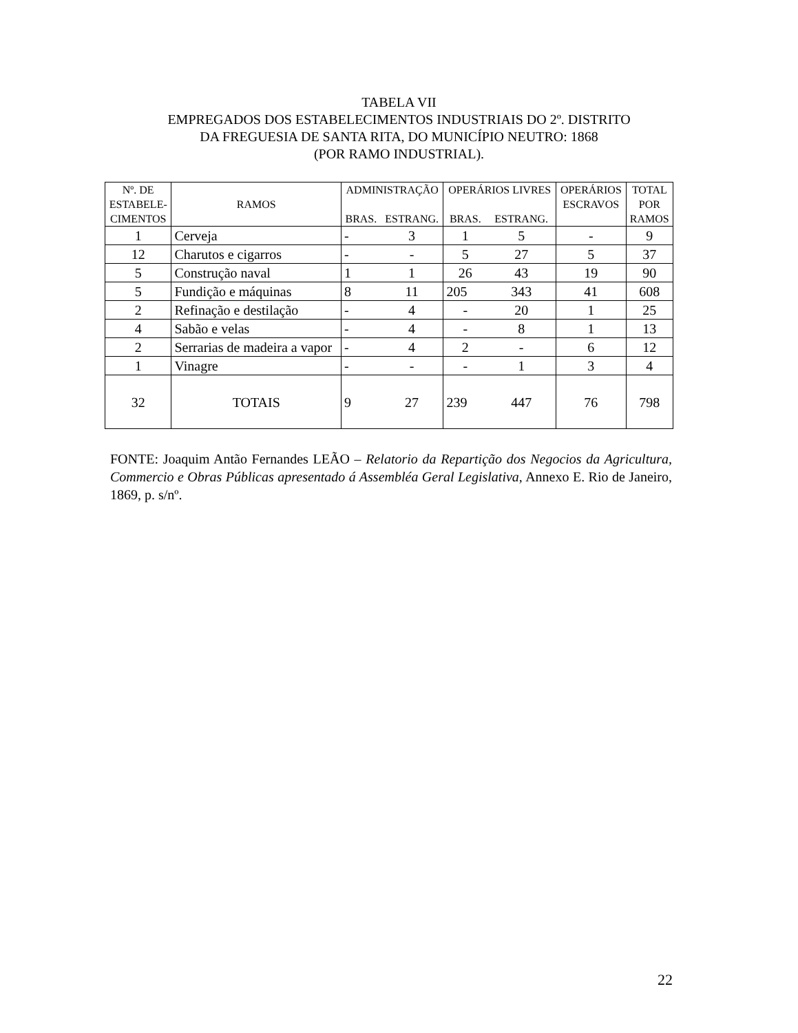TABELA VII
EMPREGADOS DOS ESTABELECIMENTOS INDUSTRIAIS DO 2º. DISTRITO
DA FREGUESIA DE SANTA RITA, DO MUNICÍPIO NEUTRO: 1868
(POR RAMO INDUSTRIAL).
| Nº. DE ESTABELE- CIMENTOS | RAMOS | ADMINISTRAÇÃO | | OPERÁRIOS LIVRES | | OPERÁRIOS ESCRAVOS | TOTAL POR RAMOS |
| --- | --- | --- | --- | --- | --- | --- | --- |
| | | BRAS. | ESTRANG. | BRAS. | ESTRANG. | | |
| 1 | Cerveja | - | 3 | 1 | 5 | - | 9 |
| 12 | Charutos e cigarros | - | - | 5 | 27 | 5 | 37 |
| 5 | Construção naval | 1 | 1 | 26 | 43 | 19 | 90 |
| 5 | Fundição e máquinas | 8 | 11 | 205 | 343 | 41 | 608 |
| 2 | Refinação e destilação | - | 4 | - | 20 | 1 | 25 |
| 4 | Sabão e velas | - | 4 | - | 8 | 1 | 13 |
| 2 | Serrarias de madeira a vapor | - | 4 | 2 | - | 6 | 12 |
| 1 | Vinagre | - | - | - | 1 | 3 | 4 |
| 32 | TOTAIS | 9 | 27 | 239 | 447 | 76 | 798 |
FONTE: Joaquim Antão Fernandes LEÃO – Relatorio da Repartição dos Negocios da Agricultura, Commercio e Obras Públicas apresentado á Assembléa Geral Legislativa, Annexo E. Rio de Janeiro, 1869, p. s/nº.
22